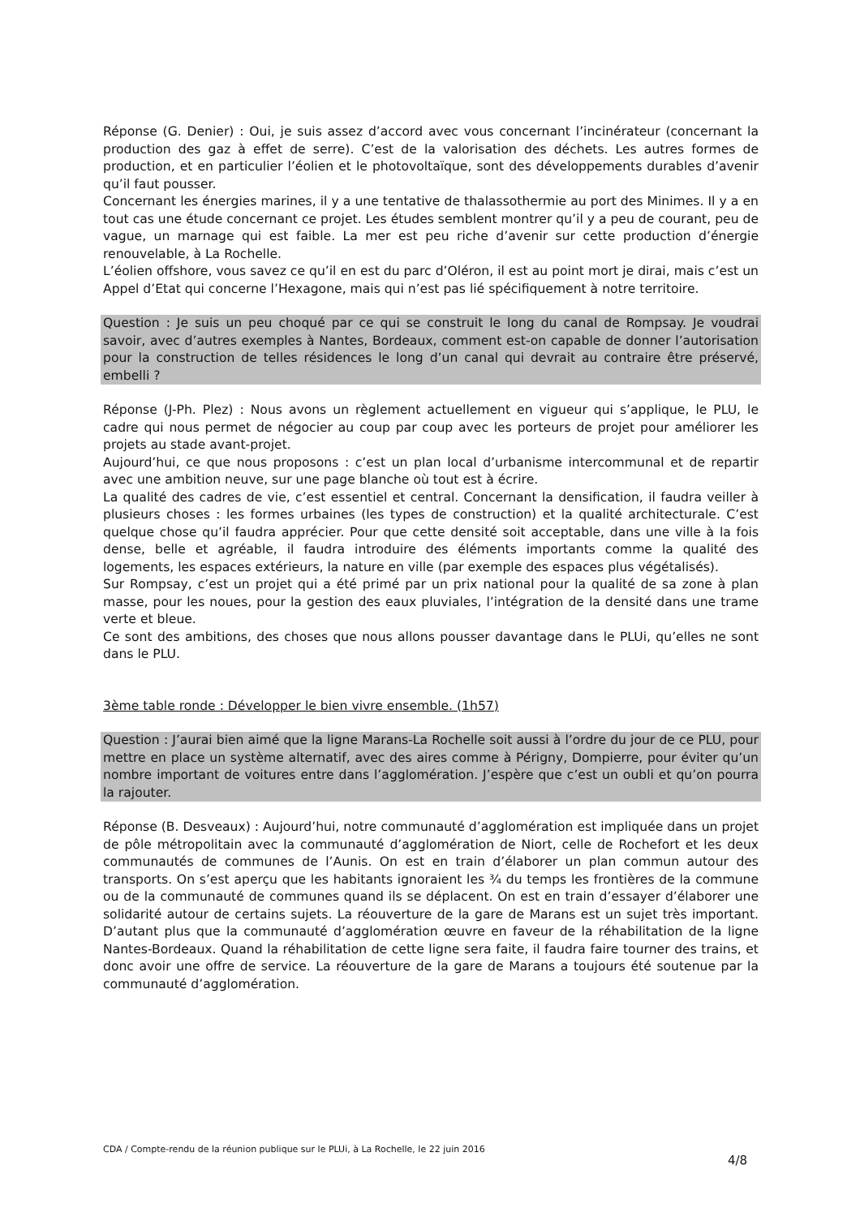Réponse (G. Denier) : Oui, je suis assez d’accord avec vous concernant l’incinérateur (concernant la production des gaz à effet de serre). C’est de la valorisation des déchets. Les autres formes de production, et en particulier l’éolien et le photovoltaïque, sont des développements durables d’avenir qu’il faut pousser.
Concernant les énergies marines, il y a une tentative de thalassothermie au port des Minimes. Il y a en tout cas une étude concernant ce projet. Les études semblent montrer qu’il y a peu de courant, peu de vague, un marnage qui est faible. La mer est peu riche d’avenir sur cette production d’énergie renouvelable, à La Rochelle.
L’éolien offshore, vous savez ce qu’il en est du parc d’Oléron, il est au point mort je dirai, mais c’est un Appel d’Etat qui concerne l’Hexagone, mais qui n’est pas lié spécifiquement à notre territoire.
Question : Je suis un peu choqué par ce qui se construit le long du canal de Rompsay. Je voudrai savoir, avec d’autres exemples à Nantes, Bordeaux, comment est-on capable de donner l’autorisation pour la construction de telles résidences le long d’un canal qui devrait au contraire être préservé, embelli ?
Réponse (J-Ph. Plez) : Nous avons un règlement actuellement en vigueur qui s’applique, le PLU, le cadre qui nous permet de négocier au coup par coup avec les porteurs de projet pour améliorer les projets au stade avant-projet.
Aujourd’hui, ce que nous proposons : c’est un plan local d’urbanisme intercommunal et de repartir avec une ambition neuve, sur une page blanche où tout est à écrire.
La qualité des cadres de vie, c’est essentiel et central. Concernant la densification, il faudra veiller à plusieurs choses : les formes urbaines (les types de construction) et la qualité architecturale. C’est quelque chose qu’il faudra apprécier. Pour que cette densité soit acceptable, dans une ville à la fois dense, belle et agréable, il faudra introduire des éléments importants comme la qualité des logements, les espaces extérieurs, la nature en ville (par exemple des espaces plus végétalisés).
Sur Rompsay, c’est un projet qui a été primé par un prix national pour la qualité de sa zone à plan masse, pour les noues, pour la gestion des eaux pluviales, l’intégration de la densité dans une trame verte et bleue.
Ce sont des ambitions, des choses que nous allons pousser davantage dans le PLUi, qu’elles ne sont dans le PLU.
3ème table ronde : Développer le bien vivre ensemble. (1h57)
Question : J’aurai bien aimé que la ligne Marans-La Rochelle soit aussi à l’ordre du jour de ce PLU, pour mettre en place un système alternatif, avec des aires comme à Périgny, Dompierre, pour éviter qu’un nombre important de voitures entre dans l’agglomération. J’espère que c’est un oubli et qu’on pourra la rajouter.
Réponse (B. Desveaux) : Aujourd’hui, notre communauté d’agglomération est impliquée dans un projet de pôle métropolitain avec la communauté d’agglomération de Niort, celle de Rochefort et les deux communautés de communes de l’Aunis. On est en train d’élaborer un plan commun autour des transports. On s’est aperçu que les habitants ignoraient les ¾ du temps les frontières de la commune ou de la communauté de communes quand ils se déplacent. On est en train d’essayer d’élaborer une solidarité autour de certains sujets. La réouverture de la gare de Marans est un sujet très important. D’autant plus que la communauté d’agglomération œuvre en faveur de la réhabilitation de la ligne Nantes-Bordeaux. Quand la réhabilitation de cette ligne sera faite, il faudra faire tourner des trains, et donc avoir une offre de service. La réouverture de la gare de Marans a toujours été soutenue par la communauté d’agglomération.
CDA / Compte-rendu de la réunion publique sur le PLUi, à La Rochelle, le 22 juin 2016
4/8